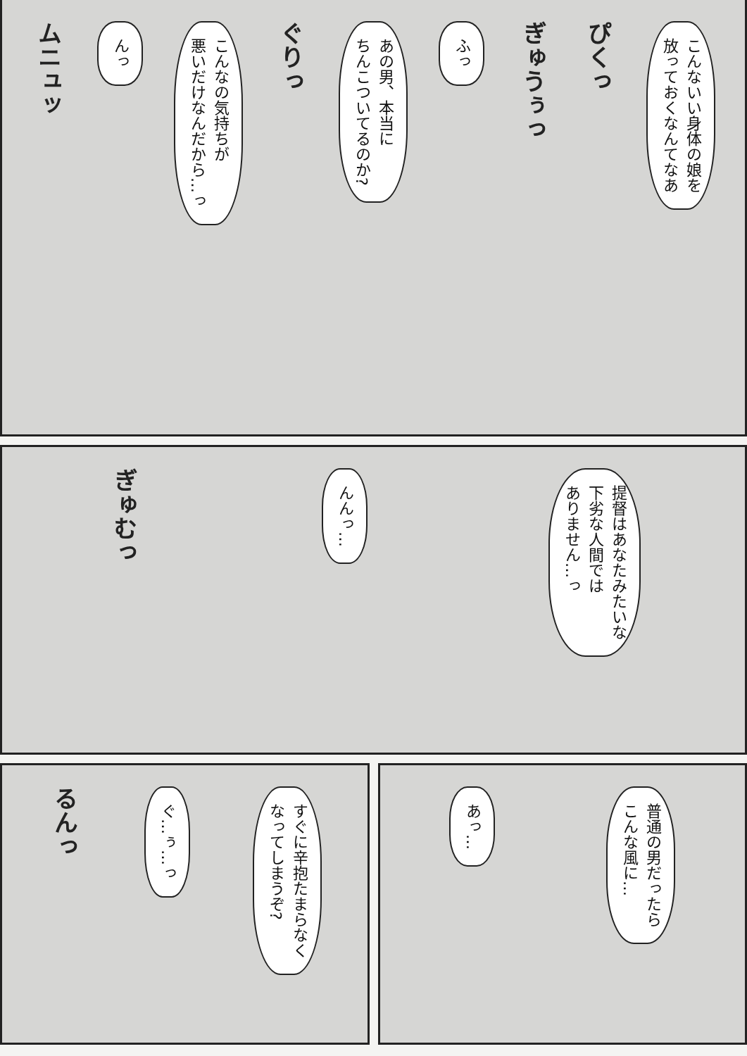こんないい身体の娘を
放っておくなんてなあ
ぴくっ
ぎゅうぅっ
ふっ
あの男、本当に
ちんこついてるのか?
ぐりっ
こんなの気持ちが
悪いだけなんだから…っ
んっ
ムニュッ
提督はあなたみたいな
下劣な人間では
ありません…っ
んんっ…
ぎゅむっ
普通の男だったら
こんな風に…
あっ…
すぐに辛抱たまらなく
なってしまうぞ?
ぐ…ぅ…っ
るんっ